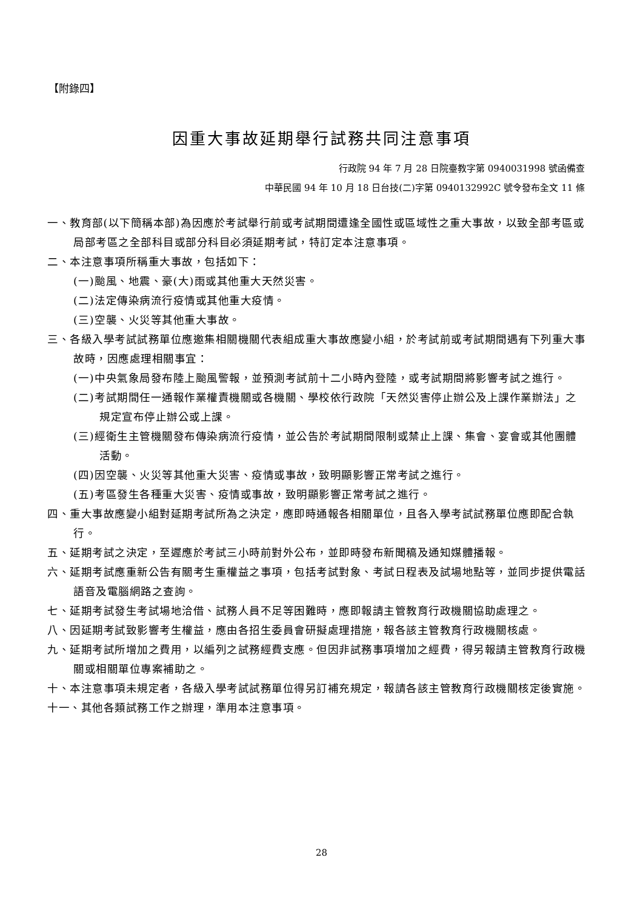【附錄四】
因重大事故延期舉行試務共同注意事項
行政院 94 年 7 月 28 日院臺教字第 0940031998 號函備查
中華民國 94 年 10 月 18 日台技(二)字第 0940132992C 號令發布全文 11 條
一、教育部(以下簡稱本部)為因應於考試舉行前或考試期間遭逢全國性或區域性之重大事故，以致全部考區或局部考區之全部科目或部分科目必須延期考試，特訂定本注意事項。
二、本注意事項所稱重大事故，包括如下：
(一)颱風、地震、豪(大)雨或其他重大天然災害。
(二)法定傳染病流行疫情或其他重大疫情。
(三)空襲、火災等其他重大事故。
三、各級入學考試試務單位應邀集相關機關代表組成重大事故應變小組，於考試前或考試期間遇有下列重大事故時，因應處理相關事宜：
(一)中央氣象局發布陸上颱風警報，並預測考試前十二小時內登陸，或考試期間將影響考試之進行。
(二)考試期間任一通報作業權責機關或各機關、學校依行政院「天然災害停止辦公及上課作業辦法」之規定宣布停止辦公或上課。
(三)經衛生主管機關發布傳染病流行疫情，並公告於考試期間限制或禁止上課、集會、宴會或其他團體活動。
(四)因空襲、火災等其他重大災害、疫情或事故，致明顯影響正常考試之進行。
(五)考區發生各種重大災害、疫情或事故，致明顯影響正常考試之進行。
四、重大事故應變小組對延期考試所為之決定，應即時通報各相關單位，且各入學考試試務單位應即配合執行。
五、延期考試之決定，至遲應於考試三小時前對外公布，並即時發布新聞稿及通知媒體播報。
六、延期考試應重新公告有關考生重權益之事項，包括考試對象、考試日程表及試場地點等，並同步提供電話語音及電腦網路之查詢。
七、延期考試發生考試場地洽借、試務人員不足等困難時，應即報請主管教育行政機關協助處理之。
八、因延期考試致影響考生權益，應由各招生委員會研擬處理措施，報各該主管教育行政機關核處。
九、延期考試所增加之費用，以編列之試務經費支應。但因非試務事項增加之經費，得另報請主管教育行政機關或相關單位專案補助之。
十、本注意事項未規定者，各級入學考試試務單位得另訂補充規定，報請各該主管教育行政機關核定後實施。
十一、其他各類試務工作之辦理，準用本注意事項。
28